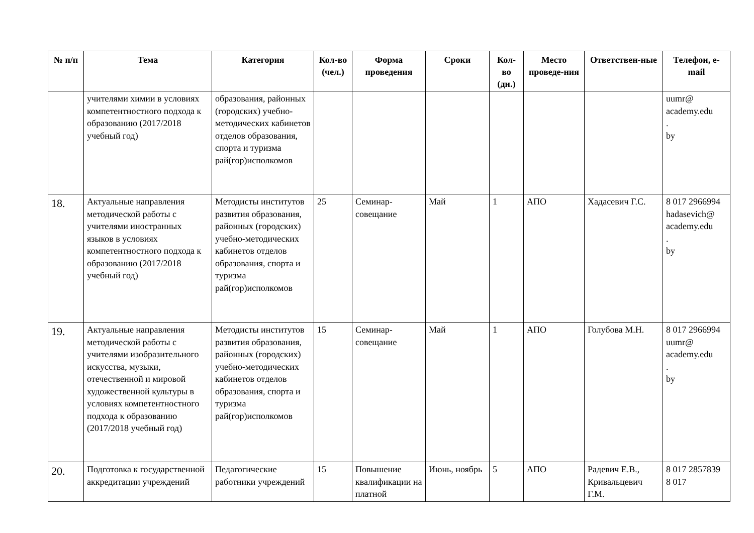| № п/п | Тема | Категория | Кол-во (чел.) | Форма проведения | Сроки | Кол-во (дн.) | Место проведе-ния | Ответствен-ные | Телефон, e-mail |
| --- | --- | --- | --- | --- | --- | --- | --- | --- | --- |
| | учителями химии в условиях компетентностного подхода к образованию (2017/2018 учебный год) | образования, районных (городских) учебно-методических кабинетов отделов образования, спорта и туризма рай(гор)исполкомов | | | | | | | uumr@ academy.edu . by |
| 18. | Актуальные направления методической работы с учителями иностранных языков в условиях компетентностного подхода к образованию (2017/2018 учебный год) | Методисты институтов развития образования, районных (городских) учебно-методических кабинетов отделов образования, спорта и туризма рай(гор)исполкомов | 25 | Семинар-совещание | Май | 1 | АПО | Хадасевич Г.С. | 8 017 2966994 hadasevich@ academy.edu . by |
| 19. | Актуальные направления методической работы с учителями изобразительного искусства, музыки, отечественной и мировой художественной культуры в условиях компетентностного подхода к образованию (2017/2018 учебный год) | Методисты институтов развития образования, районных (городских) учебно-методических кабинетов отделов образования, спорта и туризма рай(гор)исполкомов | 15 | Семинар-совещание | Май | 1 | АПО | Голубова М.Н. | 8 017 2966994 uumr@ academy.edu . by |
| 20. | Подготовка к государственной аккредитации учреждений | Педагогические работники учреждений | 15 | Повышение квалификации на платной | Июнь, ноябрь | 5 | АПО | Радевич Е.В., Кривальцевич Г.М. | 8 017 2857839 8 017 |